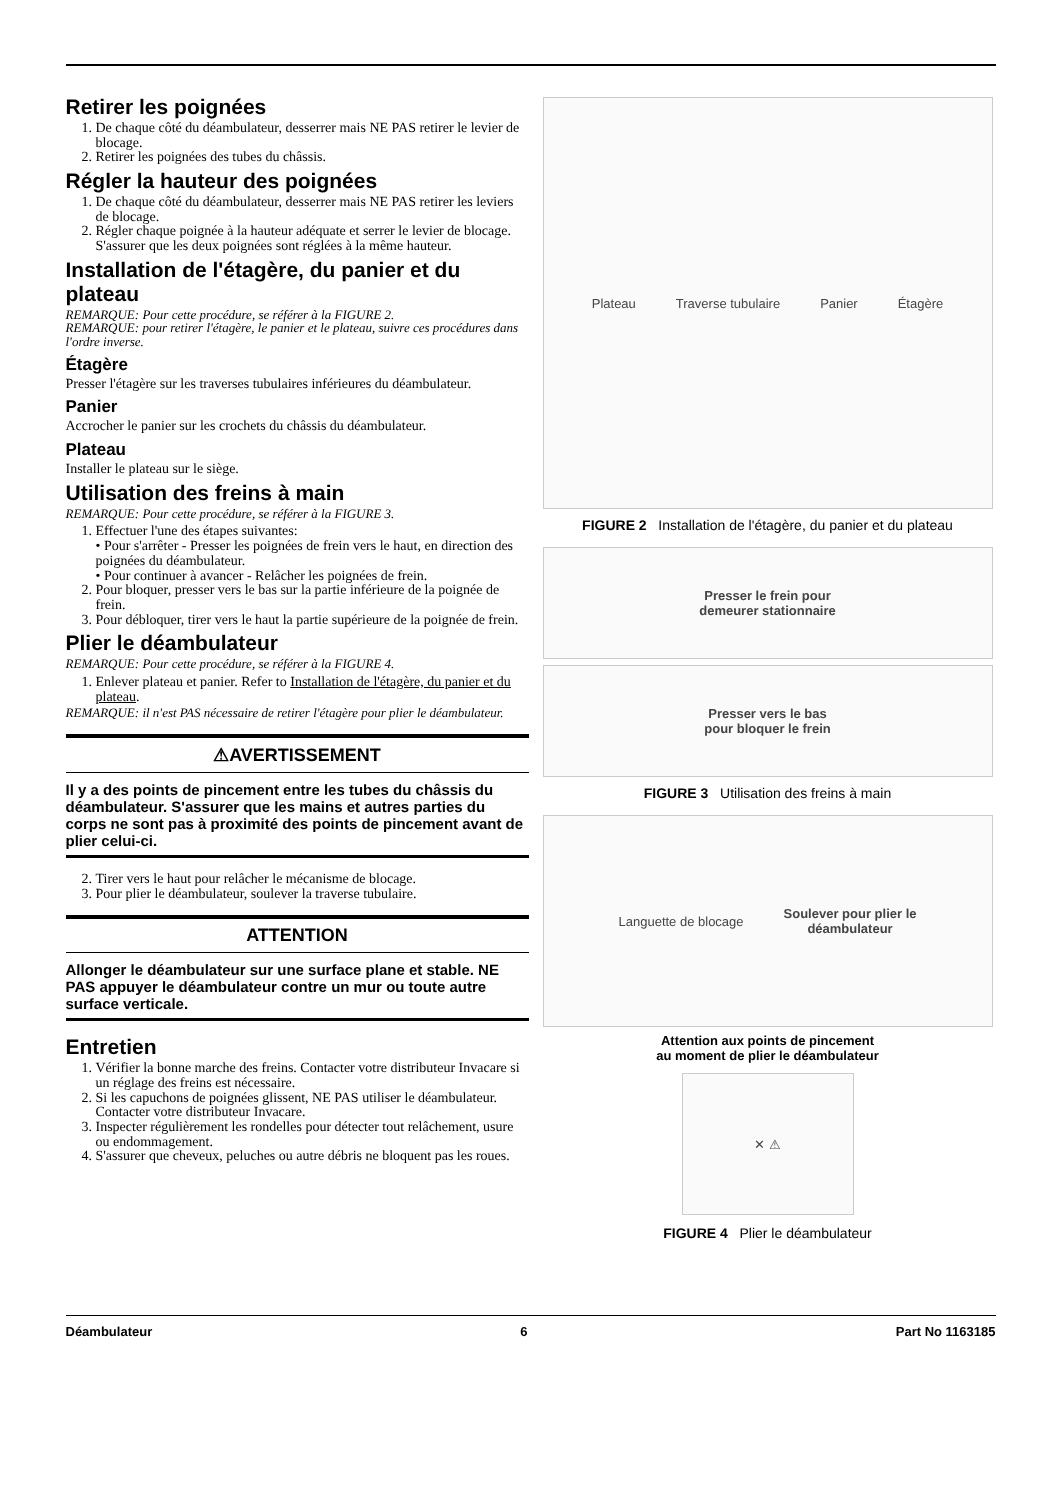Retirer les poignées
1. De chaque côté du déambulateur, desserrer mais NE PAS retirer le levier de blocage.
2. Retirer les poignées des tubes du châssis.
Régler la hauteur des poignées
1. De chaque côté du déambulateur, desserrer mais NE PAS retirer les leviers de blocage.
2. Régler chaque poignée à la hauteur adéquate et serrer le levier de blocage. S'assurer que les deux poignées sont réglées à la même hauteur.
Installation de l'étagère, du panier et du plateau
REMARQUE: Pour cette procédure, se référer à la FIGURE 2.
REMARQUE: pour retirer l'étagère, le panier et le plateau, suivre ces procédures dans l'ordre inverse.
Étagère
Presser l'étagère sur les traverses tubulaires inférieures du déambulateur.
Panier
Accrocher le panier sur les crochets du châssis du déambulateur.
Plateau
Installer le plateau sur le siège.
Utilisation des freins à main
REMARQUE: Pour cette procédure, se référer à la FIGURE 3.
1. Effectuer l'une des étapes suivantes:
• Pour s'arrêter - Presser les poignées de frein vers le haut, en direction des poignées du déambulateur.
• Pour continuer à avancer - Relâcher les poignées de frein.
2. Pour bloquer, presser vers le bas sur la partie inférieure de la poignée de frein.
3. Pour débloquer, tirer vers le haut la partie supérieure de la poignée de frein.
Plier le déambulateur
REMARQUE: Pour cette procédure, se référer à la FIGURE 4.
1. Enlever plateau et panier. Refer to Installation de l'étagère, du panier et du plateau.
REMARQUE: il n'est PAS nécessaire de retirer l'étagère pour plier le déambulateur.
⚠AVERTISSEMENT
Il y a des points de pincement entre les tubes du châssis du déambulateur. S'assurer que les mains et autres parties du corps ne sont pas à proximité des points de pincement avant de plier celui-ci.
2. Tirer vers le haut pour relâcher le mécanisme de blocage.
3. Pour plier le déambulateur, soulever la traverse tubulaire.
ATTENTION
Allonger le déambulateur sur une surface plane et stable. NE PAS appuyer le déambulateur contre un mur ou toute autre surface verticale.
Entretien
1. Vérifier la bonne marche des freins. Contacter votre distributeur Invacare si un réglage des freins est nécessaire.
2. Si les capuchons de poignées glissent, NE PAS utiliser le déambulateur. Contacter votre distributeur Invacare.
3. Inspecter régulièrement les rondelles pour détecter tout relâchement, usure ou endommagement.
4. S'assurer que cheveux, peluches ou autre débris ne bloquent pas les roues.
Plateau Traverse tubulaire Panier Étagère
FIGURE 2 Installation de l'étagère, du panier et du plateau
Presser le frein pour
demeurer stationnaire
Presser vers le bas
pour bloquer le frein
FIGURE 3 Utilisation des freins à main
Languette de blocage Soulever pour plier le
déambulateur
Attention aux points de pincement
au moment de plier le déambulateur
✕ ⚠
FIGURE 4 Plier le déambulateur
Déambulateur 6 Part No 1163185